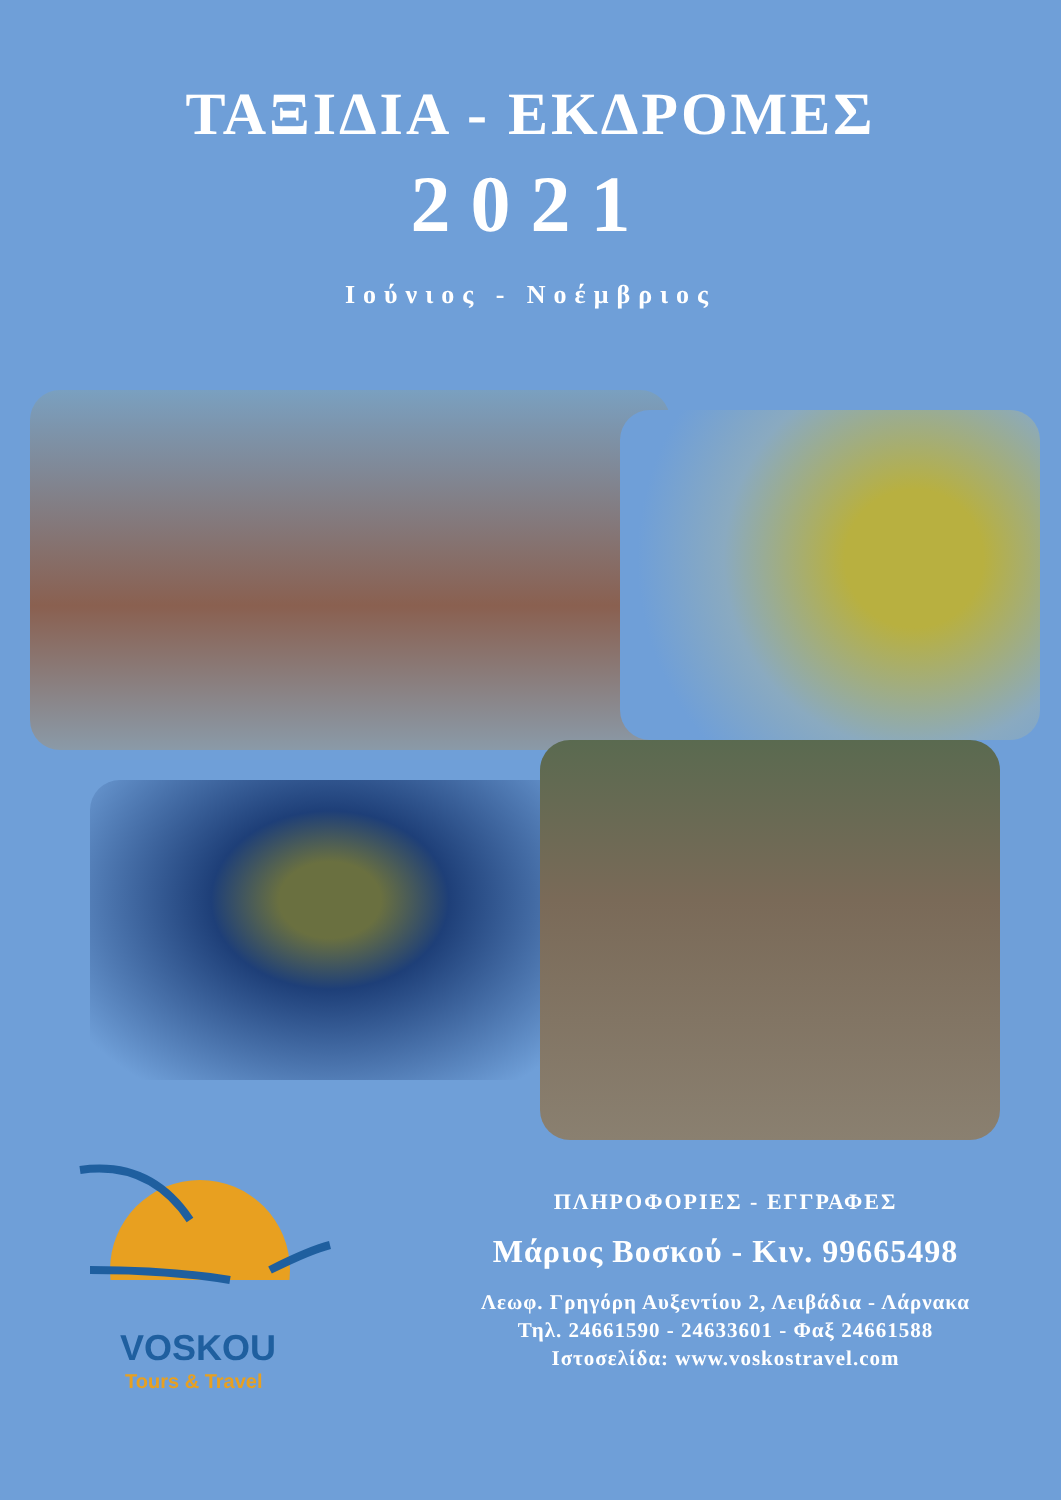ΤΑΞΙΔΙΑ - ΕΚΔΡΟΜΕΣ
2021
Ιούνιος - Νοέμβριος
VOSKOU
Tours & Travel
ΠΛΗΡΟΦΟΡΙΕΣ - ΕΓΓΡΑΦΕΣ
Μάριος Βοσκού - Κιν. 99665498
Λεωφ. Γρηγόρη Αυξεντίου 2, Λειβάδια - Λάρνακα
Τηλ. 24661590 - 24633601 - Φαξ 24661588
Ιστοσελίδα: www.voskostravel.com